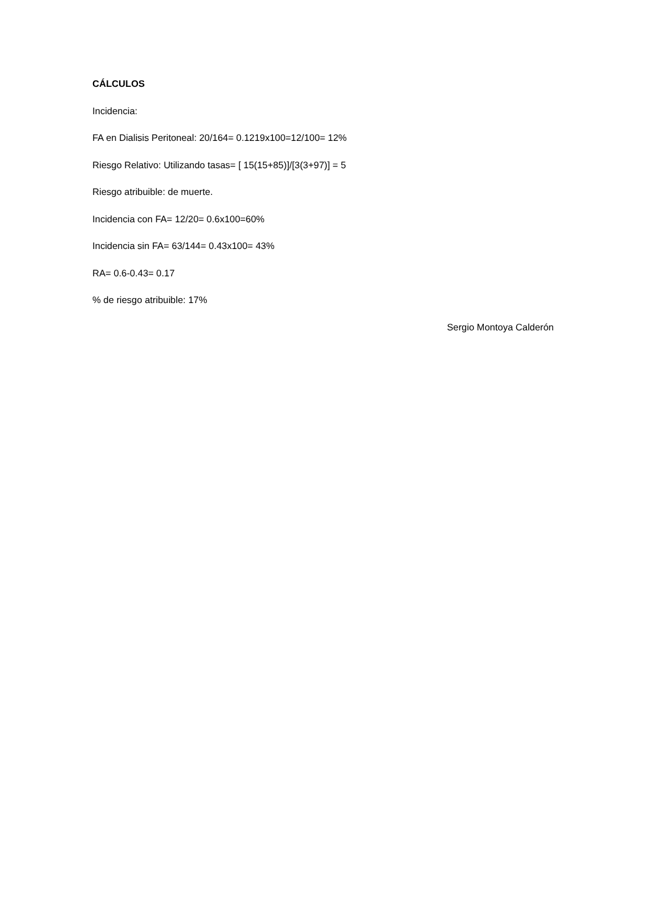CÁLCULOS
Incidencia:
FA en Dialisis Peritoneal: 20/164= 0.1219x100=12/100= 12%
Riesgo Relativo: Utilizando tasas= [ 15(15+85)]/[3(3+97)] = 5
Riesgo atribuible: de muerte.
Incidencia con FA= 12/20= 0.6x100=60%
Incidencia sin FA= 63/144= 0.43x100= 43%
RA= 0.6-0.43= 0.17
% de riesgo atribuible: 17%
Sergio Montoya Calderón